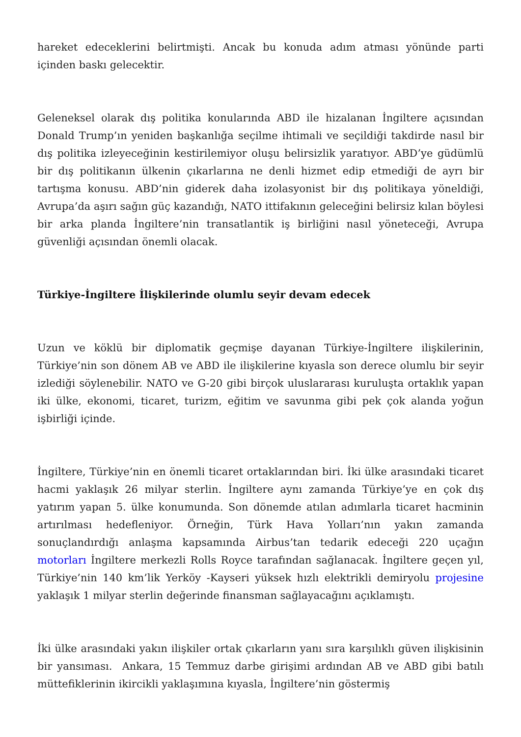hareket edeceklerini belirtmişti. Ancak bu konuda adım atması yönünde parti içinden baskı gelecektir.
Geleneksel olarak dış politika konularında ABD ile hizalanan İngiltere açısından Donald Trump’ın yeniden başkanlığa seçilme ihtimali ve seçildiği takdirde nasıl bir dış politika izleyeceğinin kestirilemiyor oluşu belirsizlik yaratıyor. ABD’ye güdümlü bir dış politikanın ülkenin çıkarlarına ne denli hizmet edip etmediği de ayrı bir tartışma konusu. ABD’nin giderek daha izolasyonist bir dış politikaya yöneldiği, Avrupa’da aşırı sağın güç kazandığı, NATO ittifakının geleceğini belirsiz kılan böylesi bir arka planda İngiltere’nin transatlantik iş birliğini nasıl yöneteceği, Avrupa güvenliği açısından önemli olacak.
Türkiye-İngiltere İlişkilerinde olumlu seyir devam edecek
Uzun ve köklü bir diplomatik geçmişe dayanan Türkiye-İngiltere ilişkilerinin, Türkiye’nin son dönem AB ve ABD ile ilişkilerine kıyasla son derece olumlu bir seyir izlediği söylenebilir. NATO ve G-20 gibi birçok uluslararası kuruluşta ortaklık yapan iki ülke, ekonomi, ticaret, turizm, eğitim ve savunma gibi pek çok alanda yoğun işbirliği içinde.
İngiltere, Türkiye’nin en önemli ticaret ortaklarından biri. İki ülke arasındaki ticaret hacmi yaklaşık 26 milyar sterlin. İngiltere aynı zamanda Türkiye’ye en çok dış yatırım yapan 5. ülke konumunda. Son dönemde atılan adımlarla ticaret hacminin artırılması hedefleniyor. Örneğin, Türk Hava Yolları’nın yakın zamanda sonuçlandırdığı anlaşma kapsamında Airbus’tan tedarik edeceği 220 uçağın motorları İngiltere merkezli Rolls Royce tarafından sağlanacak. İngiltere geçen yıl, Türkiye’nin 140 km’lik Yerköy -Kayseri yüksek hızlı elektrikli demiryolu projesine yaklaşık 1 milyar sterlin değerinde finansman sağlayacağını açıklamıştı.
İki ülke arasındaki yakın ilişkiler ortak çıkarların yanı sıra karşılıklı güven ilişkisinin bir yansıması. Ankara, 15 Temmuz darbe girişimi ardından AB ve ABD gibi batılı müttefiklerinin ikircikli yaklaşımına kıyasla, İngiltere’nin göstermiş